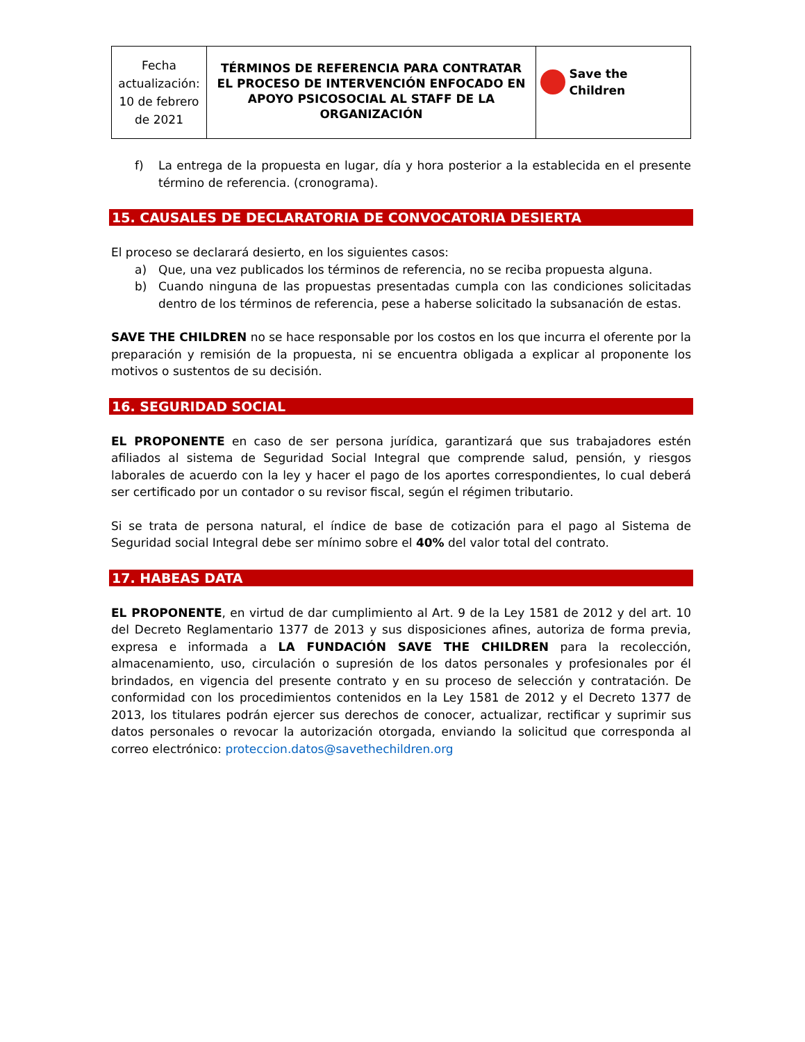| Fecha actualización: 10 de febrero de 2021 | TÉRMINOS DE REFERENCIA PARA CONTRATAR EL PROCESO DE INTERVENCIÓN ENFOCADO EN APOYO PSICOSOCIAL AL STAFF DE LA ORGANIZACIÓN | Save the Children |
f) La entrega de la propuesta en lugar, día y hora posterior a la establecida en el presente término de referencia. (cronograma).
15. CAUSALES DE DECLARATORIA DE CONVOCATORIA DESIERTA
El proceso se declarará desierto, en los siguientes casos:
a) Que, una vez publicados los términos de referencia, no se reciba propuesta alguna.
b) Cuando ninguna de las propuestas presentadas cumpla con las condiciones solicitadas dentro de los términos de referencia, pese a haberse solicitado la subsanación de estas.
SAVE THE CHILDREN no se hace responsable por los costos en los que incurra el oferente por la preparación y remisión de la propuesta, ni se encuentra obligada a explicar al proponente los motivos o sustentos de su decisión.
16. SEGURIDAD SOCIAL
EL PROPONENTE en caso de ser persona jurídica, garantizará que sus trabajadores estén afiliados al sistema de Seguridad Social Integral que comprende salud, pensión, y riesgos laborales de acuerdo con la ley y hacer el pago de los aportes correspondientes, lo cual deberá ser certificado por un contador o su revisor fiscal, según el régimen tributario.
Si se trata de persona natural, el índice de base de cotización para el pago al Sistema de Seguridad social Integral debe ser mínimo sobre el 40% del valor total del contrato.
17. HABEAS DATA
EL PROPONENTE, en virtud de dar cumplimiento al Art. 9 de la Ley 1581 de 2012 y del art. 10 del Decreto Reglamentario 1377 de 2013 y sus disposiciones afines, autoriza de forma previa, expresa e informada a LA FUNDACIÓN SAVE THE CHILDREN para la recolección, almacenamiento, uso, circulación o supresión de los datos personales y profesionales por él brindados, en vigencia del presente contrato y en su proceso de selección y contratación. De conformidad con los procedimientos contenidos en la Ley 1581 de 2012 y el Decreto 1377 de 2013, los titulares podrán ejercer sus derechos de conocer, actualizar, rectificar y suprimir sus datos personales o revocar la autorización otorgada, enviando la solicitud que corresponda al correo electrónico: proteccion.datos@savethechildren.org